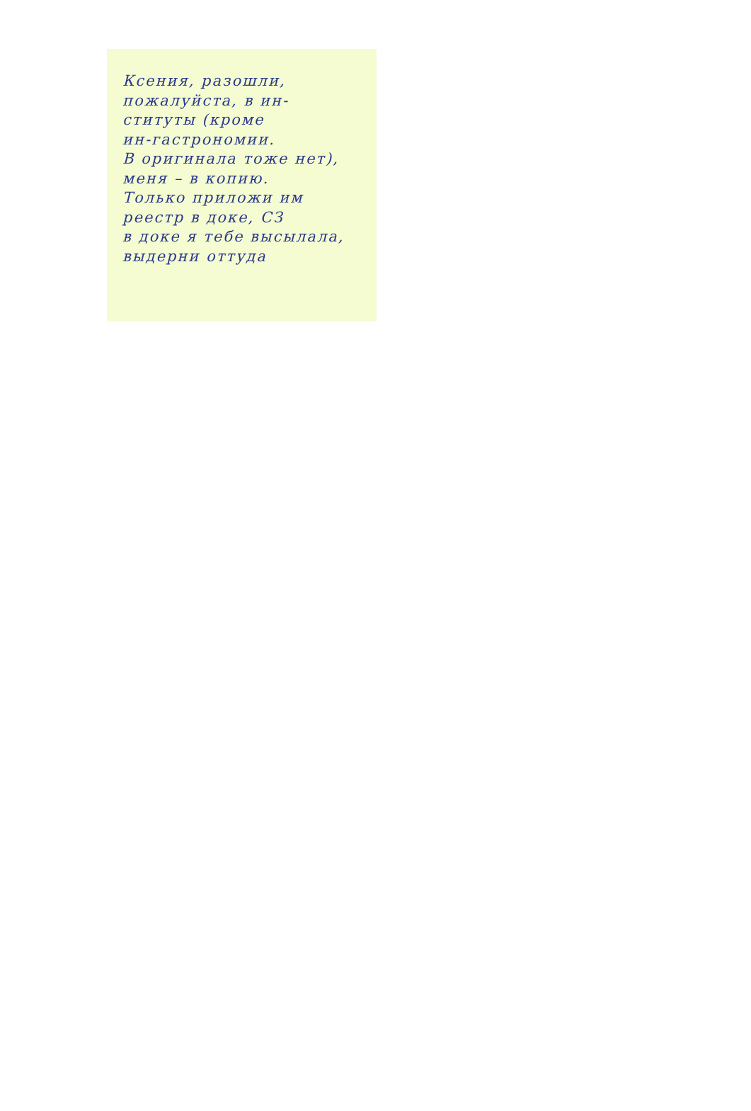Ксения, разошли,
пожалуйста, в ин-
ституты (кроме
ин-гастрономии.
В оригинала тоже нет),
меня – в копию.
Только приложи им
реестр в доке, СЗ
в доке я тебе высылала,
выдерни оттуда